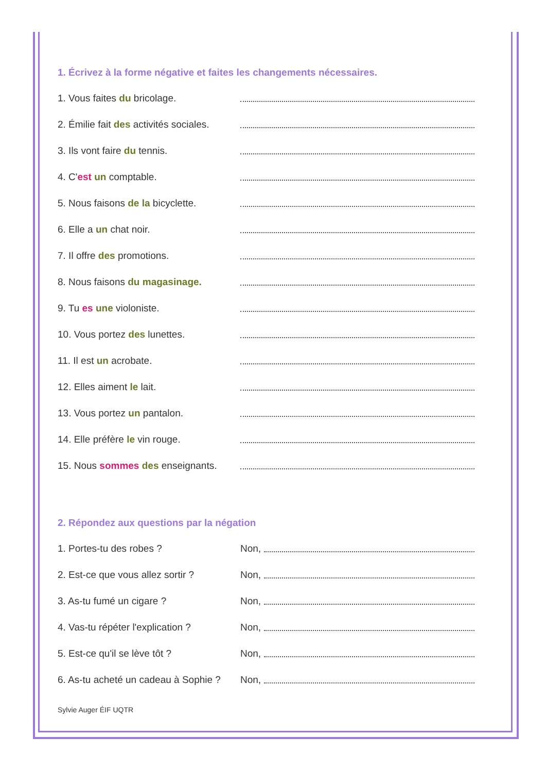1. Écrivez à la forme négative et faites les changements nécessaires.
1. Vous faites du bricolage.
2. Émilie fait des activités sociales.
3. Ils vont faire du tennis.
4. C'est un comptable.
5. Nous faisons de la bicyclette.
6. Elle a un chat noir.
7. Il offre des promotions.
8. Nous faisons du magasinage.
9. Tu es une violoniste.
10. Vous portez des lunettes.
11. Il est un acrobate.
12. Elles aiment le lait.
13. Vous portez un pantalon.
14. Elle préfère le vin rouge.
15. Nous sommes des enseignants.
2. Répondez aux questions par la négation
1. Portes-tu des robes ? Non,
2. Est-ce que vous allez sortir ?
Non,
3. As-tu fumé un cigare ? Non,
4. Vas-tu répéter l'explication ?
Non,
5. Est-ce qu'il se lève tôt ? Non,
6. As-tu acheté un cadeau à Sophie ?
Non,
Sylvie Auger ÉIF UQTR